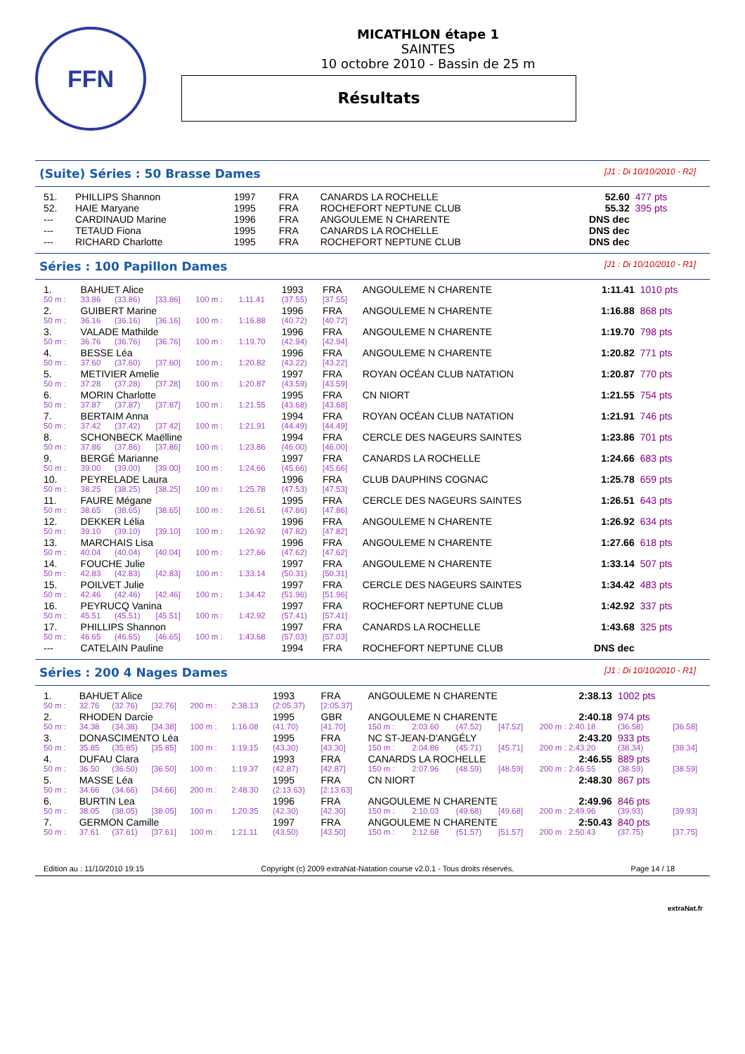FFN
MICATHLON étape 1
SAINTES
10 octobre 2010 - Bassin de 25 m
Résultats
(Suite) Séries : 50 Brasse Dames
[J1 : Di 10/10/2010 - R2]
| 51. | PHILLIPS Shannon | 1997 | FRA | CANARDS LA ROCHELLE | 52.60 | 477 pts |
| 52. | HAIE Maryane | 1995 | FRA | ROCHEFORT NEPTUNE CLUB | 55.32 | 395 pts |
| --- | CARDINAUD Marine | 1996 | FRA | ANGOULEME N CHARENTE | DNS dec | |
| --- | TETAUD Fiona | 1995 | FRA | CANARDS LA ROCHELLE | DNS dec | |
| --- | RICHARD Charlotte | 1995 | FRA | ROCHEFORT NEPTUNE CLUB | DNS dec | |
Séries : 100 Papillon Dames
[J1 : Di 10/10/2010 - R1]
| 1. | BAHUET Alice | | | | | 1993 | FRA | ANGOULEME N CHARENTE | 1:11.41 | 1010 pts |
| 50 m : | 33.86 | (33.86) | [33.86] | 100 m : | 1:11.41 | (37.55) | [37.55] | | | |
| 2. | GUIBERT Marine | | | | | 1996 | FRA | ANGOULEME N CHARENTE | 1:16.88 | 868 pts |
| 50 m : | 36.16 | (36.16) | [36.16] | 100 m : | 1:16.88 | (40.72) | [40.72] | | | |
| 3. | VALADE Mathilde | | | | | 1996 | FRA | ANGOULEME N CHARENTE | 1:19.70 | 798 pts |
| 50 m : | 36.76 | (36.76) | [36.76] | 100 m : | 1:19.70 | (42.94) | [42.94] | | | |
| 4. | BESSE Léa | | | | | 1996 | FRA | ANGOULEME N CHARENTE | 1:20.82 | 771 pts |
| 50 m : | 37.60 | (37.60) | [37.60] | 100 m : | 1:20.82 | (43.22) | [43.22] | | | |
| 5. | METIVIER Amelie | | | | | 1997 | FRA | ROYAN OCÉAN CLUB NATATION | 1:20.87 | 770 pts |
| 50 m : | 37.28 | (37.28) | [37.28] | 100 m : | 1:20.87 | (43.59) | [43.59] | | | |
| 6. | MORIN Charlotte | | | | | 1995 | FRA | CN NIORT | 1:21.55 | 754 pts |
| 50 m : | 37.87 | (37.87) | [37.87] | 100 m : | 1:21.55 | (43.68) | [43.68] | | | |
| 7. | BERTAIM Anna | | | | | 1994 | FRA | ROYAN OCÉAN CLUB NATATION | 1:21.91 | 746 pts |
| 50 m : | 37.42 | (37.42) | [37.42] | 100 m : | 1:21.91 | (44.49) | [44.49] | | | |
| 8. | SCHONBECK Maëlline | | | | | 1994 | FRA | CERCLE DES NAGEURS SAINTES | 1:23.86 | 701 pts |
| 50 m : | 37.86 | (37.86) | [37.86] | 100 m : | 1:23.86 | (46.00) | [46.00] | | | |
| 9. | BERGÉ Marianne | | | | | 1997 | FRA | CANARDS LA ROCHELLE | 1:24.66 | 683 pts |
| 50 m : | 39.00 | (39.00) | [39.00] | 100 m : | 1:24.66 | (45.66) | [45.66] | | | |
| 10. | PEYRELADE Laura | | | | | 1996 | FRA | CLUB DAUPHINS COGNAC | 1:25.78 | 659 pts |
| 50 m : | 38.25 | (38.25) | [38.25] | 100 m : | 1:25.78 | (47.53) | [47.53] | | | |
| 11. | FAURE Mégane | | | | | 1995 | FRA | CERCLE DES NAGEURS SAINTES | 1:26.51 | 643 pts |
| 50 m : | 38.65 | (38.65) | [38.65] | 100 m : | 1:26.51 | (47.86) | [47.86] | | | |
| 12. | DEKKER Lélia | | | | | 1996 | FRA | ANGOULEME N CHARENTE | 1:26.92 | 634 pts |
| 50 m : | 39.10 | (39.10) | [39.10] | 100 m : | 1:26.92 | (47.82) | [47.82] | | | |
| 13. | MARCHAIS Lisa | | | | | 1996 | FRA | ANGOULEME N CHARENTE | 1:27.66 | 618 pts |
| 50 m : | 40.04 | (40.04) | [40.04] | 100 m : | 1:27.66 | (47.62) | [47.62] | | | |
| 14. | FOUCHE Julie | | | | | 1997 | FRA | ANGOULEME N CHARENTE | 1:33.14 | 507 pts |
| 50 m : | 42.83 | (42.83) | [42.83] | 100 m : | 1:33.14 | (50.31) | [50.31] | | | |
| 15. | POILVET Julie | | | | | 1997 | FRA | CERCLE DES NAGEURS SAINTES | 1:34.42 | 483 pts |
| 50 m : | 42.46 | (42.46) | [42.46] | 100 m : | 1:34.42 | (51.96) | [51.96] | | | |
| 16. | PEYRUCQ Vanina | | | | | 1997 | FRA | ROCHEFORT NEPTUNE CLUB | 1:42.92 | 337 pts |
| 50 m : | 45.51 | (45.51) | [45.51] | 100 m : | 1:42.92 | (57.41) | [57.41] | | | |
| 17. | PHILLIPS Shannon | | | | | 1997 | FRA | CANARDS LA ROCHELLE | 1:43.68 | 325 pts |
| 50 m : | 46.65 | (46.65) | [46.65] | 100 m : | 1:43.68 | (57.03) | [57.03] | | | |
| --- | CATELAIN Pauline | | | | | 1994 | FRA | ROCHEFORT NEPTUNE CLUB | DNS dec | |
Séries : 200 4 Nages Dames
[J1 : Di 10/10/2010 - R1]
| 1. | BAHUET Alice | | | | | 1993 | FRA | ANGOULEME N CHARENTE | | | | 2:38.13 | 1002 pts | |
| 50 m : | 32.76 | (32.76) | [32.76] | 200 m : | 2:38.13 | (2:05.37) | [2:05.37] | | | | | | | |
| 2. | RHODEN Darcie | | | | | 1995 | GBR | ANGOULEME N CHARENTE | | | | 2:40.18 | 974 pts | |
| 50 m : | 34.38 | (34.38) | [34.38] | 100 m : | 1:16.08 | (41.70) | [41.70] | 150 m : | 2:03.60 | (47.52) | [47.52] | 200 m : 2:40.18 | (36.58) | [36.58] |
| 3. | DONASCIMENTO Léa | | | | | 1995 | FRA | NC ST-JEAN-D'ANGÉLY | | | | 2:43.20 | 933 pts | |
| 50 m : | 35.85 | (35.85) | [35.85] | 100 m : | 1:19.15 | (43.30) | [43.30] | 150 m : | 2:04.86 | (45.71) | [45.71] | 200 m : 2:43.20 | (38.34) | [38.34] |
| 4. | DUFAU Clara | | | | | 1993 | FRA | CANARDS LA ROCHELLE | | | | 2:46.55 | 889 pts | |
| 50 m : | 36.50 | (36.50) | [36.50] | 100 m : | 1:19.37 | (42.87) | [42.87] | 150 m : | 2:07.96 | (48.59) | [48.59] | 200 m : 2:46.55 | (38.59) | [38.59] |
| 5. | MASSE Léa | | | | | 1995 | FRA | CN NIORT | | | | 2:48.30 | 867 pts | |
| 50 m : | 34.66 | (34.66) | [34.66] | 200 m : | 2:48.30 | (2:13.63) | [2:13.63] | | | | | | | |
| 6. | BURTIN Lea | | | | | 1996 | FRA | ANGOULEME N CHARENTE | | | | 2:49.96 | 846 pts | |
| 50 m : | 38.05 | (38.05) | [38.05] | 100 m : | 1:20.35 | (42.30) | [42.30] | 150 m : | 2:10.03 | (49.68) | [49.68] | 200 m : 2:49.96 | (39.93) | [39.93] |
| 7. | GERMON Camille | | | | | 1997 | FRA | ANGOULEME N CHARENTE | | | | 2:50.43 | 840 pts | |
| 50 m : | 37.61 | (37.61) | [37.61] | 100 m : | 1:21.11 | (43.50) | [43.50] | 150 m : | 2:12.68 | (51.57) | [51.57] | 200 m : 2:50.43 | (37.75) | [37.75] |
Edition au : 11/10/2010 19:15 Copyright (c) 2009 extraNat-Natation course v2.0.1 - Tous droits réservés. Page 14 / 18
extraNat.fr